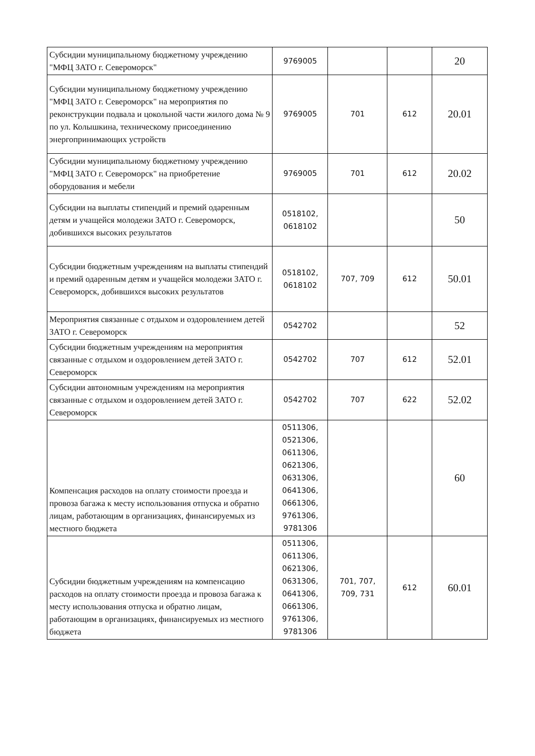| Субсидии муниципальному бюджетному учреждению "МФЦ ЗАТО г. Североморск" | 9769005 | | | 20 |
| Субсидии муниципальному бюджетному учреждению "МФЦ ЗАТО г. Североморск" на мероприятия по реконструкции подвала и цокольной части жилого дома № 9 по ул. Колышкина, техническому присоединению энергопринимающих устройств | 9769005 | 701 | 612 | 20.01 |
| Субсидии муниципальному бюджетному учреждению "МФЦ ЗАТО г. Североморск" на приобретение оборудования и мебели | 9769005 | 701 | 612 | 20.02 |
| Субсидии на выплаты стипендий и премий одаренным детям и учащейся молодежи ЗАТО г. Североморск, добившихся высоких результатов | 0518102, 0618102 | | | 50 |
| Субсидии бюджетным учреждениям на выплаты стипендий и премий одаренным детям и учащейся молодежи ЗАТО г. Североморск, добившихся высоких результатов | 0518102, 0618102 | 707, 709 | 612 | 50.01 |
| Мероприятия связанные с отдыхом и оздоровлением детей ЗАТО г. Североморск | 0542702 | | | 52 |
| Субсидии бюджетным учреждениям на мероприятия связанные с отдыхом и оздоровлением детей ЗАТО г. Североморск | 0542702 | 707 | 612 | 52.01 |
| Субсидии автономным учреждениям на мероприятия связанные с отдыхом и оздоровлением детей ЗАТО г. Североморск | 0542702 | 707 | 622 | 52.02 |
| Компенсация расходов на оплату стоимости проезда и провоза багажа к месту использования отпуска и обратно лицам, работающим в организациях, финансируемых из местного бюджета | 0511306, 0521306, 0611306, 0621306, 0631306, 0641306, 0661306, 9761306, 9781306 | | | 60 |
| Субсидии бюджетным учреждениям на компенсацию расходов на оплату стоимости проезда и провоза багажа к месту использования отпуска и обратно лицам, работающим в организациях, финансируемых из местного бюджета | 0511306, 0611306, 0621306, 0631306, 0641306, 0661306, 9761306, 9781306 | 701, 707, 709, 731 | 612 | 60.01 |